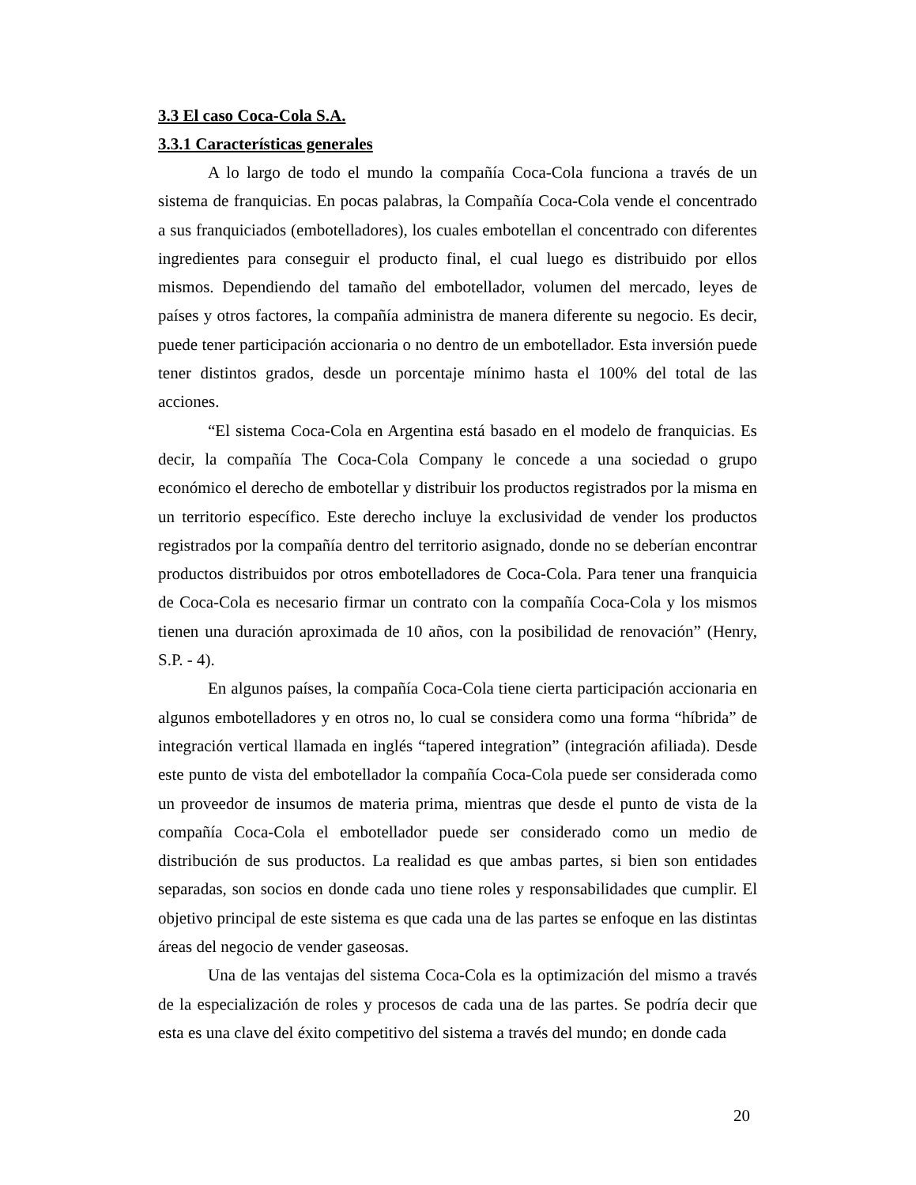3.3 El caso Coca-Cola S.A.
3.3.1 Características generales
A lo largo de todo el mundo la compañía Coca-Cola funciona a través de un sistema de franquicias. En pocas palabras, la Compañía Coca-Cola vende el concentrado a sus franquiciados (embotelladores), los cuales embotellan el concentrado con diferentes ingredientes para conseguir el producto final, el cual luego es distribuido por ellos mismos. Dependiendo del tamaño del embotellador, volumen del mercado, leyes de países y otros factores, la compañía administra de manera diferente su negocio. Es decir, puede tener participación accionaria o no dentro de un embotellador. Esta inversión puede tener distintos grados, desde un porcentaje mínimo hasta el 100% del total de las acciones.
“El sistema Coca-Cola en Argentina está basado en el modelo de franquicias. Es decir, la compañía The Coca-Cola Company le concede a una sociedad o grupo económico el derecho de embotellar y distribuir los productos registrados por la misma en un territorio específico. Este derecho incluye la exclusividad de vender los productos registrados por la compañía dentro del territorio asignado, donde no se deberían encontrar productos distribuidos por otros embotelladores de Coca-Cola. Para tener una franquicia de Coca-Cola es necesario firmar un contrato con la compañía Coca-Cola y los mismos tienen una duración aproximada de 10 años, con la posibilidad de renovación” (Henry, S.P. - 4).
En algunos países, la compañía Coca-Cola tiene cierta participación accionaria en algunos embotelladores y en otros no, lo cual se considera como una forma “híbrida” de integración vertical llamada en inglés “tapered integration” (integración afiliada). Desde este punto de vista del embotellador la compañía Coca-Cola puede ser considerada como un proveedor de insumos de materia prima, mientras que desde el punto de vista de la compañía Coca-Cola el embotellador puede ser considerado como un medio de distribución de sus productos. La realidad es que ambas partes, si bien son entidades separadas, son socios en donde cada uno tiene roles y responsabilidades que cumplir. El objetivo principal de este sistema es que cada una de las partes se enfoque en las distintas áreas del negocio de vender gaseosas.
Una de las ventajas del sistema Coca-Cola es la optimización del mismo a través de la especialización de roles y procesos de cada una de las partes. Se podría decir que esta es una clave del éxito competitivo del sistema a través del mundo; en donde cada
20